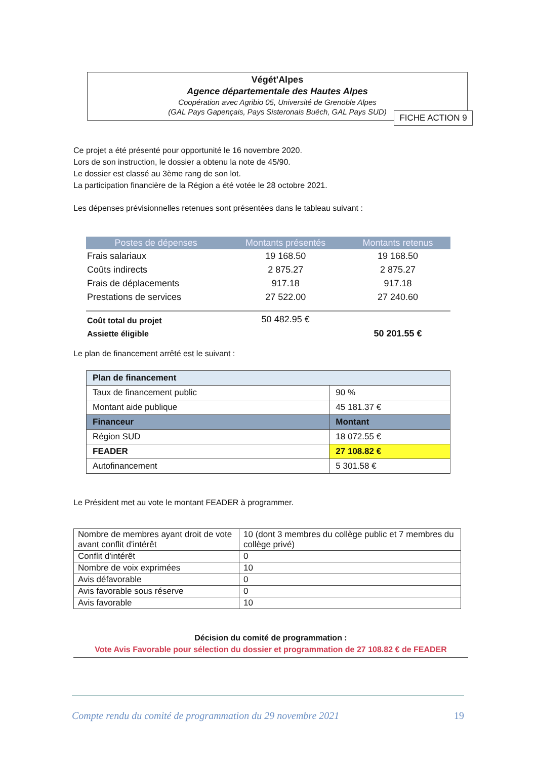Végét'Alpes
Agence départementale des Hautes Alpes
Coopération avec Agribio 05, Université de Grenoble Alpes
(GAL Pays Gapençais, Pays Sisteronais Buëch, GAL Pays SUD)
FICHE ACTION 9
Ce projet a été présenté pour opportunité le 16 novembre 2020.
Lors de son instruction, le dossier a obtenu la note de 45/90.
Le dossier est classé au 3ème rang de son lot.
La participation financière de la Région a été votée le 28 octobre 2021.
Les dépenses prévisionnelles retenues sont présentées dans le tableau suivant :
| Postes de dépenses | Montants présentés | Montants retenus |
| --- | --- | --- |
| Frais salariaux | 19 168.50 | 19 168.50 |
| Coûts indirects | 2 875.27 | 2 875.27 |
| Frais de déplacements | 917.18 | 917.18 |
| Prestations de services | 27 522.00 | 27 240.60 |
| Coût total du projet | 50 482.95 € | |
| Assiette éligible | | 50 201.55 € |
Le plan de financement arrêté est le suivant :
| Plan de financement | |
| Taux de financement public | 90 % |
| Montant aide publique | 45 181.37 € |
| Financeur | Montant |
| Région SUD | 18 072.55 € |
| FEADER | 27 108.82 € |
| Autofinancement | 5 301.58 € |
Le Président met au vote le montant FEADER à programmer.
| Nombre de membres ayant droit de vote avant conflit d'intérêt | 10 (dont 3 membres du collège public et 7 membres du collège privé) |
| Conflit d'intérêt | 0 |
| Nombre de voix exprimées | 10 |
| Avis défavorable | 0 |
| Avis favorable sous réserve | 0 |
| Avis favorable | 10 |
Décision du comité de programmation :
Vote Avis Favorable pour sélection du dossier et programmation de 27 108.82 € de FEADER
Compte rendu du comité de programmation du 29 novembre 2021 19